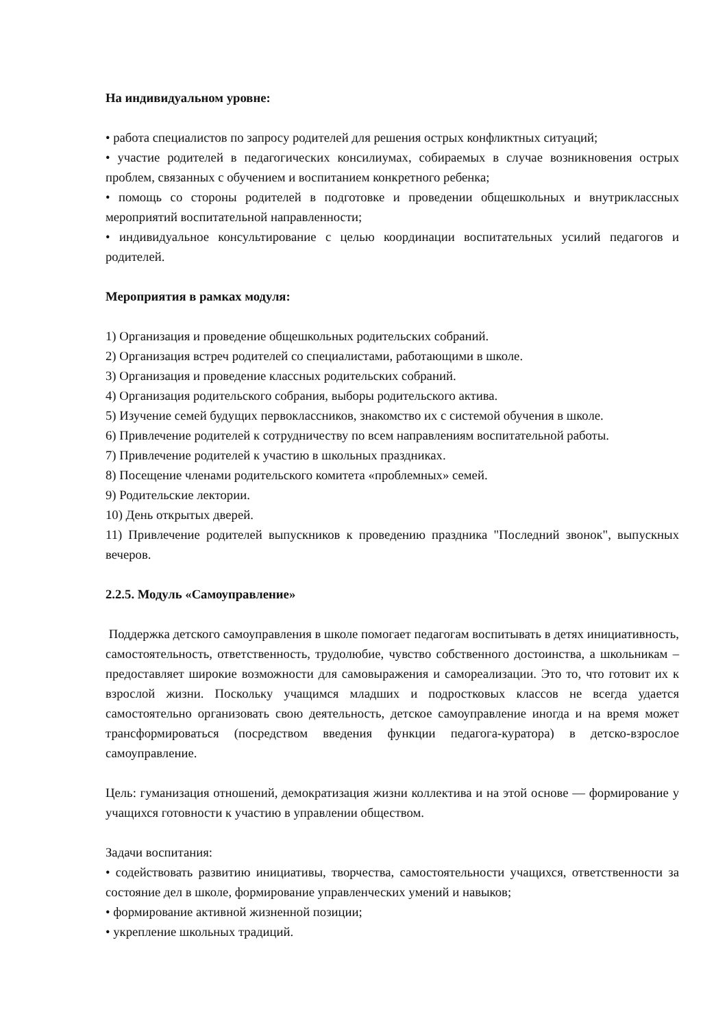На индивидуальном уровне:
• работа специалистов по запросу родителей для решения острых конфликтных ситуаций;
• участие родителей в педагогических консилиумах, собираемых в случае возникновения острых проблем, связанных с обучением и воспитанием конкретного ребенка;
• помощь со стороны родителей в подготовке и проведении общешкольных и внутриклассных мероприятий воспитательной направленности;
• индивидуальное консультирование с целью координации воспитательных усилий педагогов и родителей.
Мероприятия в рамках модуля:
1) Организация и проведение общешкольных родительских собраний.
2) Организация встреч родителей со специалистами, работающими в школе.
3) Организация и проведение классных родительских собраний.
4) Организация родительского собрания, выборы родительского актива.
5) Изучение семей будущих первоклассников, знакомство их с системой обучения в школе.
6) Привлечение родителей к сотрудничеству по всем направлениям воспитательной работы.
7) Привлечение родителей к участию в школьных праздниках.
8) Посещение членами родительского комитета «проблемных» семей.
9) Родительские лектории.
10) День открытых дверей.
11) Привлечение родителей выпускников к проведению праздника "Последний звонок", выпускных вечеров.
2.2.5. Модуль «Самоуправление»
Поддержка детского самоуправления в школе помогает педагогам воспитывать в детях инициативность, самостоятельность, ответственность, трудолюбие, чувство собственного достоинства, а школьникам – предоставляет широкие возможности для самовыражения и самореализации. Это то, что готовит их к взрослой жизни. Поскольку учащимся младших и подростковых классов не всегда удается самостоятельно организовать свою деятельность, детское самоуправление иногда и на время может трансформироваться (посредством введения функции педагога-куратора) в детско-взрослое самоуправление.
Цель: гуманизация отношений, демократизация жизни коллектива и на этой основе — формирование у учащихся готовности к участию в управлении обществом.
Задачи воспитания:
• содействовать развитию инициативы, творчества, самостоятельности учащихся, ответственности за состояние дел в школе, формирование управленческих умений и навыков;
• формирование активной жизненной позиции;
• укрепление школьных традиций.